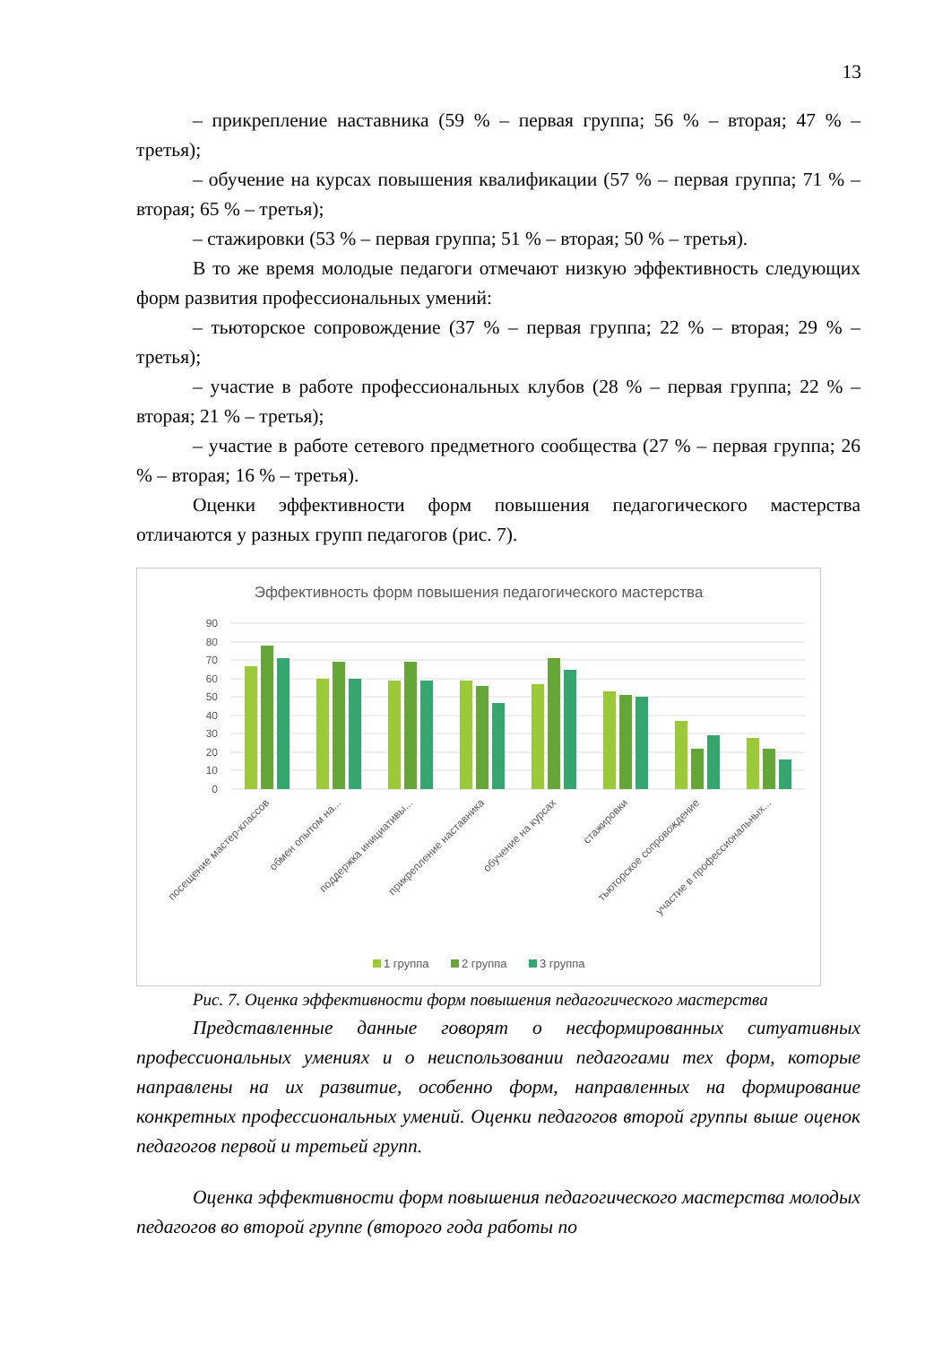13
– прикрепление наставника (59 % – первая группа; 56 % – вторая; 47 % – третья);
– обучение на курсах повышения квалификации (57 % – первая группа; 71 % – вторая; 65 % – третья);
– стажировки (53 % – первая группа; 51 % – вторая; 50 % – третья).
В то же время молодые педагоги отмечают низкую эффективность следующих форм развития профессиональных умений:
– тьюторское сопровождение (37 % – первая группа; 22 % – вторая; 29 % – третья);
– участие в работе профессиональных клубов (28 % – первая группа; 22 % – вторая; 21 % – третья);
– участие в работе сетевого предметного сообщества (27 % – первая группа; 26 % – вторая; 16 % – третья).
Оценки эффективности форм повышения педагогического мастерства отличаются у разных групп педагогов (рис. 7).
Эффективность форм повышения педагогического мастерства
0
10
20
30
40
50
60
70
80
90
посещение мастер-классов
обмен опытом на...
поддержка инициативы...
прикрепление наставника
обучение на курсах
стажировки
тьюторское сопровождение
участие в профессиональных...
1 группа
2 группа
3 группа
Рис. 7. Оценка эффективности форм повышения педагогического мастерства
Представленные данные говорят о несформированных ситуативных профессиональных умениях и о неиспользовании педагогами тех форм, которые направлены на их развитие, особенно форм, направленных на формирование конкретных профессиональных умений. Оценки педагогов второй группы выше оценок педагогов первой и третьей групп.
Оценка эффективности форм повышения педагогического мастерства молодых педагогов во второй группе (второго года работы по